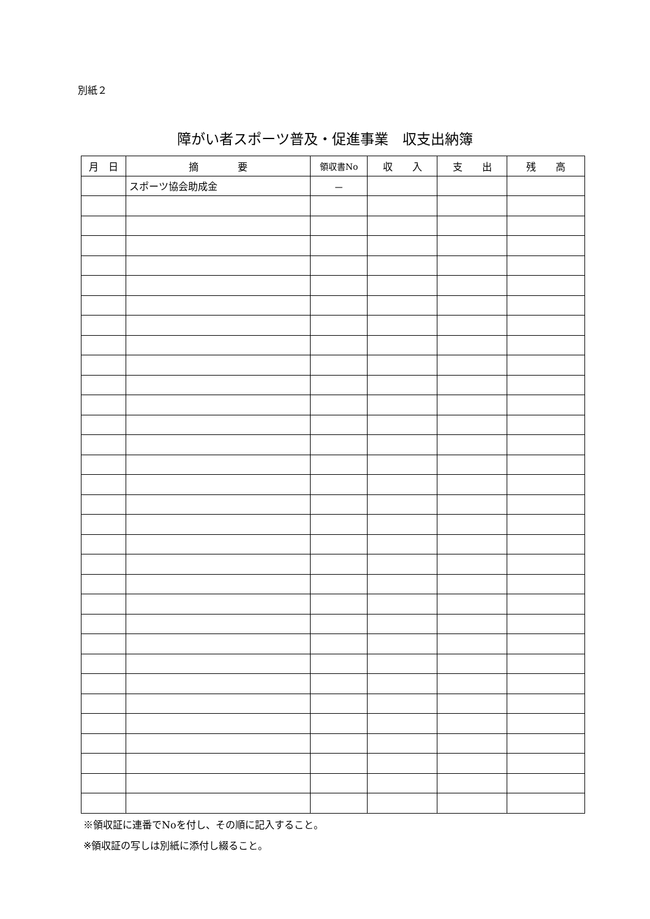別紙２
障がい者スポーツ普及・促進事業　収支出納簿
| 月 日 | 摘 要 | 領収書No | 収 入 | 支 出 | 残 高 |
| --- | --- | --- | --- | --- | --- |
| | スポーツ協会助成金 | － | | | |
※領収証に連番でNoを付し、その順に記入すること。
※領収証の写しは別紙に添付し綴ること。